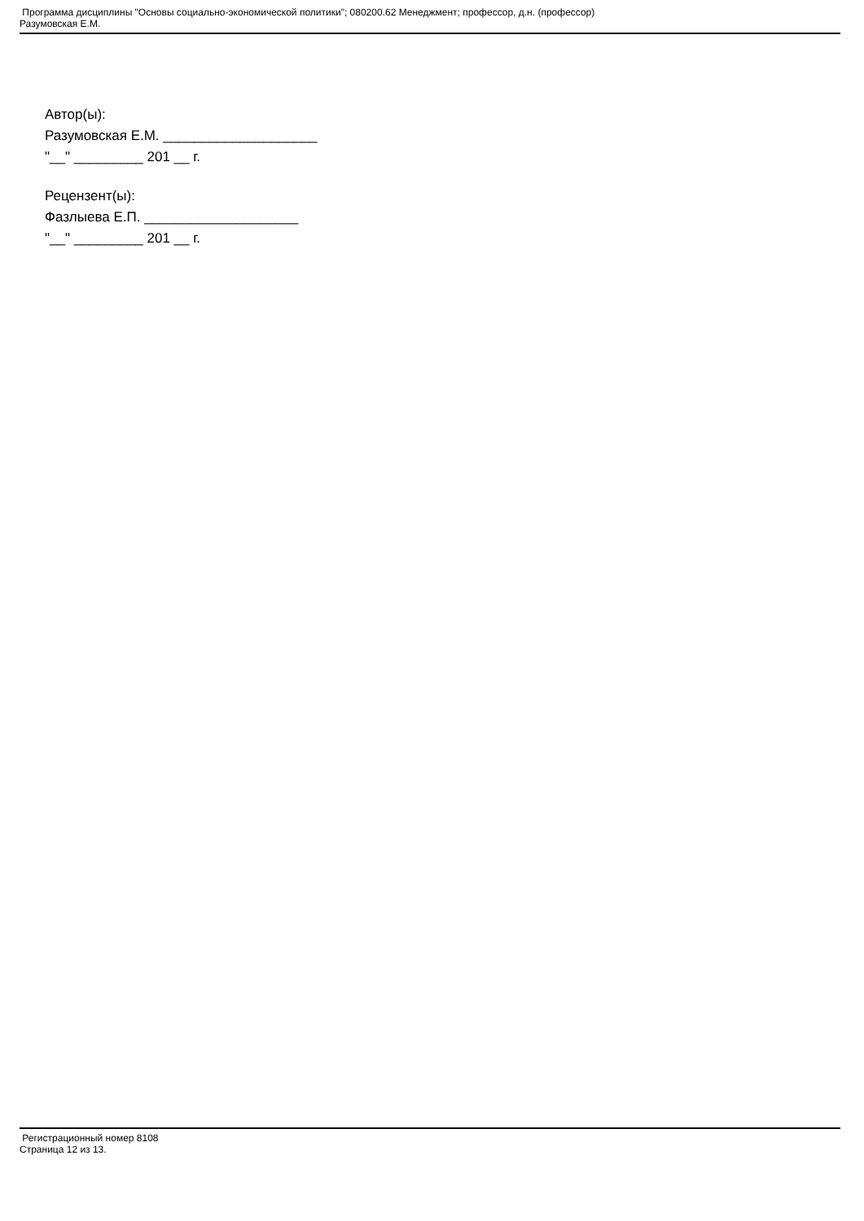Программа дисциплины "Основы социально-экономической политики"; 080200.62 Менеджмент; профессор, д.н. (профессор)
Разумовская Е.М.
Автор(ы):
Разумовская Е.М. ____________________
"__" _________ 201 __ г.
Рецензент(ы):
Фазлыева Е.П. ____________________
"__" _________ 201 __ г.
Регистрационный номер 8108
Страница 12 из 13.